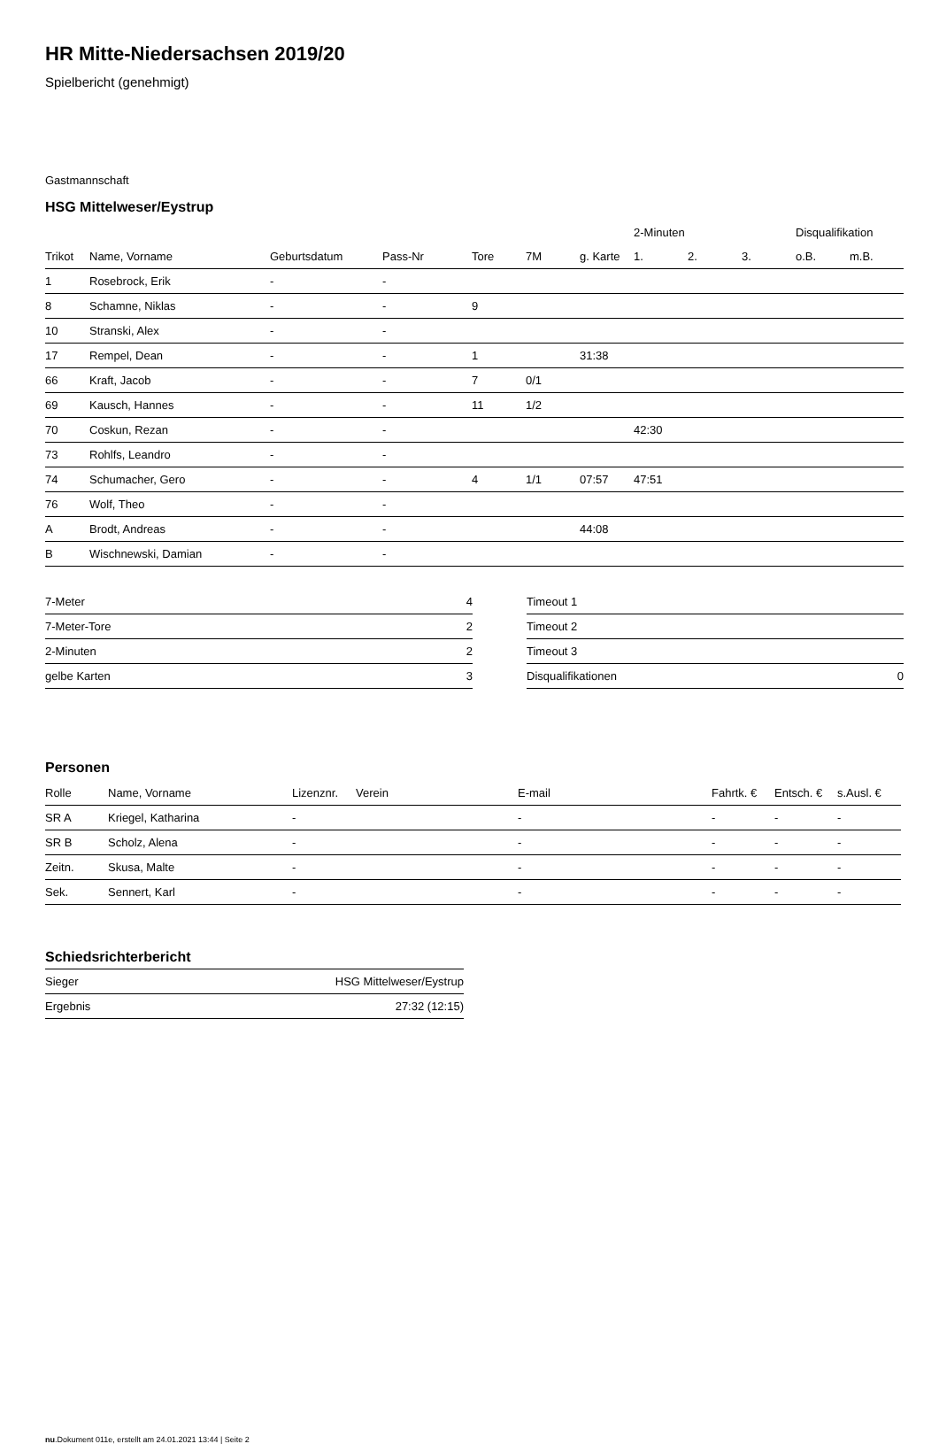HR Mitte-Niedersachsen 2019/20
Spielbericht (genehmigt)
Gastmannschaft
HSG Mittelweser/Eystrup
| | | | | | | | 2-Minuten | | | Disqualifikation | |
| --- | --- | --- | --- | --- | --- | --- | --- | --- | --- | --- | --- |
| Trikot | Name, Vorname | Geburtsdatum | Pass-Nr | Tore | 7M | g. Karte | 1. | 2. | 3. | o.B. | m.B. |
| 1 | Rosebrock, Erik | - | - | | | | | | | | |
| 8 | Schamne, Niklas | - | - | 9 | | | | | | | |
| 10 | Stranski, Alex | - | - | | | | | | | | |
| 17 | Rempel, Dean | - | - | 1 | | 31:38 | | | | | |
| 66 | Kraft, Jacob | - | - | 7 | 0/1 | | | | | | |
| 69 | Kausch, Hannes | - | - | 11 | 1/2 | | | | | | |
| 70 | Coskun, Rezan | - | - | | | | 42:30 | | | | |
| 73 | Rohlfs, Leandro | - | - | | | | | | | | |
| 74 | Schumacher, Gero | - | - | 4 | 1/1 | 07:57 | 47:51 | | | | |
| 76 | Wolf, Theo | - | - | | | | | | | | |
| A | Brodt, Andreas | - | - | | | 44:08 | | | | | |
| B | Wischnewski, Damian | - | - | | | | | | | | |
| 7-Meter | 4 |
| 7-Meter-Tore | 2 |
| 2-Minuten | 2 |
| gelbe Karten | 3 |
| Timeout 1 | |
| Timeout 2 | |
| Timeout 3 | |
| Disqualifikationen | 0 |
Personen
| Rolle | Name, Vorname | Lizenznr. | Verein | E-mail | Fahrtk. € | Entsch. € | s.Ausl. € |
| --- | --- | --- | --- | --- | --- | --- | --- |
| SR A | Kriegel, Katharina | - | | - | - | - | - |
| SR B | Scholz, Alena | - | | - | - | - | - |
| Zeitn. | Skusa, Malte | - | | - | - | - | - |
| Sek. | Sennert, Karl | - | | - | - | - | - |
Schiedsrichterbericht
| Sieger | HSG Mittelweser/Eystrup |
| Ergebnis | 27:32 (12:15) |
nu.Dokument 011e, erstellt am 24.01.2021 13:44 | Seite 2